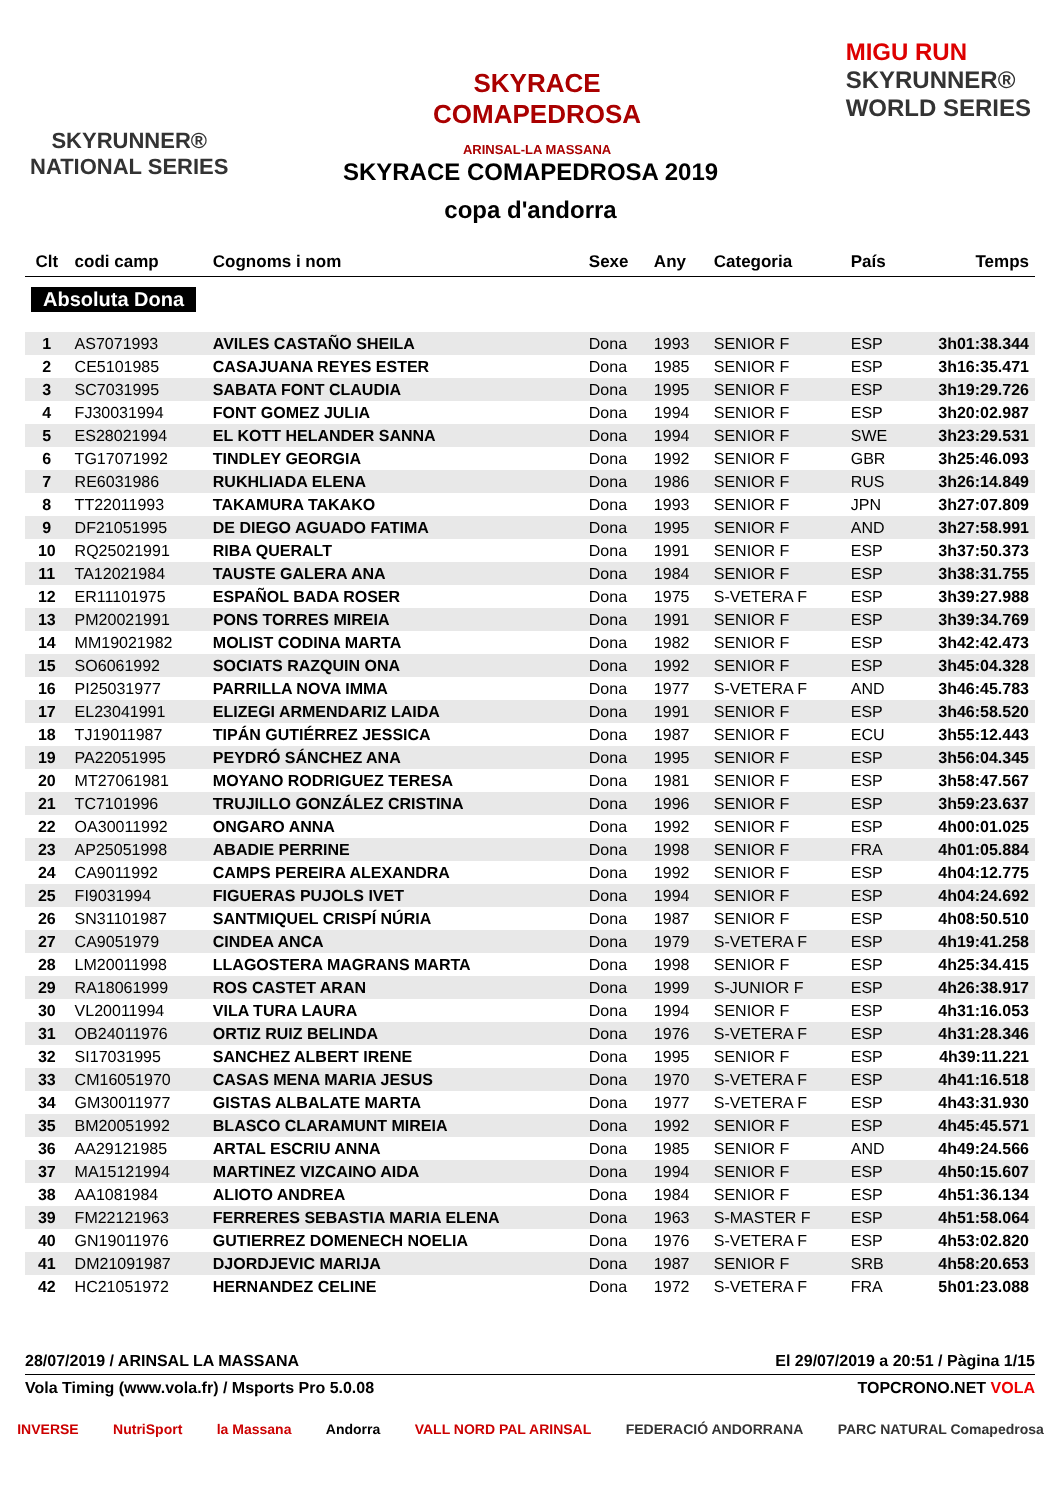SKYRUNNER®
NATIONAL SERIES
SKYRACE
COMAPEDROSA
ARINSAL-LA MASSANA
MIGU RUN
SKYRUNNER®
WORLD SERIES
SKYRACE COMAPEDROSA 2019
copa d'andorra
| Clt | codi camp | Cognoms i nom | Sexe | Any | Categoria | País | Temps |
| --- | --- | --- | --- | --- | --- | --- | --- |
| Absoluta Dona | | | | | | | |
| 1 | AS7071993 | AVILES CASTAÑO SHEILA | Dona | 1993 | SENIOR F | ESP | 3h01:38.344 |
| 2 | CE5101985 | CASAJUANA REYES ESTER | Dona | 1985 | SENIOR F | ESP | 3h16:35.471 |
| 3 | SC7031995 | SABATA FONT CLAUDIA | Dona | 1995 | SENIOR F | ESP | 3h19:29.726 |
| 4 | FJ30031994 | FONT GOMEZ JULIA | Dona | 1994 | SENIOR F | ESP | 3h20:02.987 |
| 5 | ES28021994 | EL KOTT HELANDER SANNA | Dona | 1994 | SENIOR F | SWE | 3h23:29.531 |
| 6 | TG17071992 | TINDLEY GEORGIA | Dona | 1992 | SENIOR F | GBR | 3h25:46.093 |
| 7 | RE6031986 | RUKHLIADA ELENA | Dona | 1986 | SENIOR F | RUS | 3h26:14.849 |
| 8 | TT22011993 | TAKAMURA TAKAKO | Dona | 1993 | SENIOR F | JPN | 3h27:07.809 |
| 9 | DF21051995 | DE DIEGO AGUADO FATIMA | Dona | 1995 | SENIOR F | AND | 3h27:58.991 |
| 10 | RQ25021991 | RIBA QUERALT | Dona | 1991 | SENIOR F | ESP | 3h37:50.373 |
| 11 | TA12021984 | TAUSTE GALERA ANA | Dona | 1984 | SENIOR F | ESP | 3h38:31.755 |
| 12 | ER11101975 | ESPAÑOL BADA ROSER | Dona | 1975 | S-VETERA F | ESP | 3h39:27.988 |
| 13 | PM20021991 | PONS TORRES MIREIA | Dona | 1991 | SENIOR F | ESP | 3h39:34.769 |
| 14 | MM19021982 | MOLIST CODINA MARTA | Dona | 1982 | SENIOR F | ESP | 3h42:42.473 |
| 15 | SO6061992 | SOCIATS RAZQUIN ONA | Dona | 1992 | SENIOR F | ESP | 3h45:04.328 |
| 16 | PI25031977 | PARRILLA NOVA IMMA | Dona | 1977 | S-VETERA F | AND | 3h46:45.783 |
| 17 | EL23041991 | ELIZEGI ARMENDARIZ LAIDA | Dona | 1991 | SENIOR F | ESP | 3h46:58.520 |
| 18 | TJ19011987 | TIPÁN GUTIÉRREZ JESSICA | Dona | 1987 | SENIOR F | ECU | 3h55:12.443 |
| 19 | PA22051995 | PEYDRÓ SÁNCHEZ ANA | Dona | 1995 | SENIOR F | ESP | 3h56:04.345 |
| 20 | MT27061981 | MOYANO RODRIGUEZ TERESA | Dona | 1981 | SENIOR F | ESP | 3h58:47.567 |
| 21 | TC7101996 | TRUJILLO GONZÁLEZ CRISTINA | Dona | 1996 | SENIOR F | ESP | 3h59:23.637 |
| 22 | OA30011992 | ONGARO ANNA | Dona | 1992 | SENIOR F | ESP | 4h00:01.025 |
| 23 | AP25051998 | ABADIE PERRINE | Dona | 1998 | SENIOR F | FRA | 4h01:05.884 |
| 24 | CA9011992 | CAMPS PEREIRA ALEXANDRA | Dona | 1992 | SENIOR F | ESP | 4h04:12.775 |
| 25 | FI9031994 | FIGUERAS PUJOLS IVET | Dona | 1994 | SENIOR F | ESP | 4h04:24.692 |
| 26 | SN31101987 | SANTMIQUEL CRISPÍ NÚRIA | Dona | 1987 | SENIOR F | ESP | 4h08:50.510 |
| 27 | CA9051979 | CINDEA ANCA | Dona | 1979 | S-VETERA F | ESP | 4h19:41.258 |
| 28 | LM20011998 | LLAGOSTERA MAGRANS MARTA | Dona | 1998 | SENIOR F | ESP | 4h25:34.415 |
| 29 | RA18061999 | ROS CASTET ARAN | Dona | 1999 | S-JUNIOR F | ESP | 4h26:38.917 |
| 30 | VL20011994 | VILA TURA LAURA | Dona | 1994 | SENIOR F | ESP | 4h31:16.053 |
| 31 | OB24011976 | ORTIZ RUIZ BELINDA | Dona | 1976 | S-VETERA F | ESP | 4h31:28.346 |
| 32 | SI17031995 | SANCHEZ ALBERT IRENE | Dona | 1995 | SENIOR F | ESP | 4h39:11.221 |
| 33 | CM16051970 | CASAS MENA MARIA JESUS | Dona | 1970 | S-VETERA F | ESP | 4h41:16.518 |
| 34 | GM30011977 | GISTAS ALBALATE MARTA | Dona | 1977 | S-VETERA F | ESP | 4h43:31.930 |
| 35 | BM20051992 | BLASCO CLARAMUNT MIREIA | Dona | 1992 | SENIOR F | ESP | 4h45:45.571 |
| 36 | AA29121985 | ARTAL ESCRIU ANNA | Dona | 1985 | SENIOR F | AND | 4h49:24.566 |
| 37 | MA15121994 | MARTINEZ VIZCAINO AIDA | Dona | 1994 | SENIOR F | ESP | 4h50:15.607 |
| 38 | AA1081984 | ALIOTO ANDREA | Dona | 1984 | SENIOR F | ESP | 4h51:36.134 |
| 39 | FM22121963 | FERRERES SEBASTIA MARIA ELENA | Dona | 1963 | S-MASTER F | ESP | 4h51:58.064 |
| 40 | GN19011976 | GUTIERREZ DOMENECH NOELIA | Dona | 1976 | S-VETERA F | ESP | 4h53:02.820 |
| 41 | DM21091987 | DJORDJEVIC MARIJA | Dona | 1987 | SENIOR F | SRB | 4h58:20.653 |
| 42 | HC21051972 | HERNANDEZ CELINE | Dona | 1972 | S-VETERA F | FRA | 5h01:23.088 |
28/07/2019 / ARINSAL LA MASSANA El 29/07/2019 a 20:51 / Pàgina 1/15
Vola Timing (www.vola.fr) / Msports Pro 5.0.08 TOPCRONO.NET VOLA
INVERSE NutriSport la Massana Andorra VALL NORD PAL ARINSAL FEDERACIÓ ANDORRANA PARC NATURAL Comapedrosa